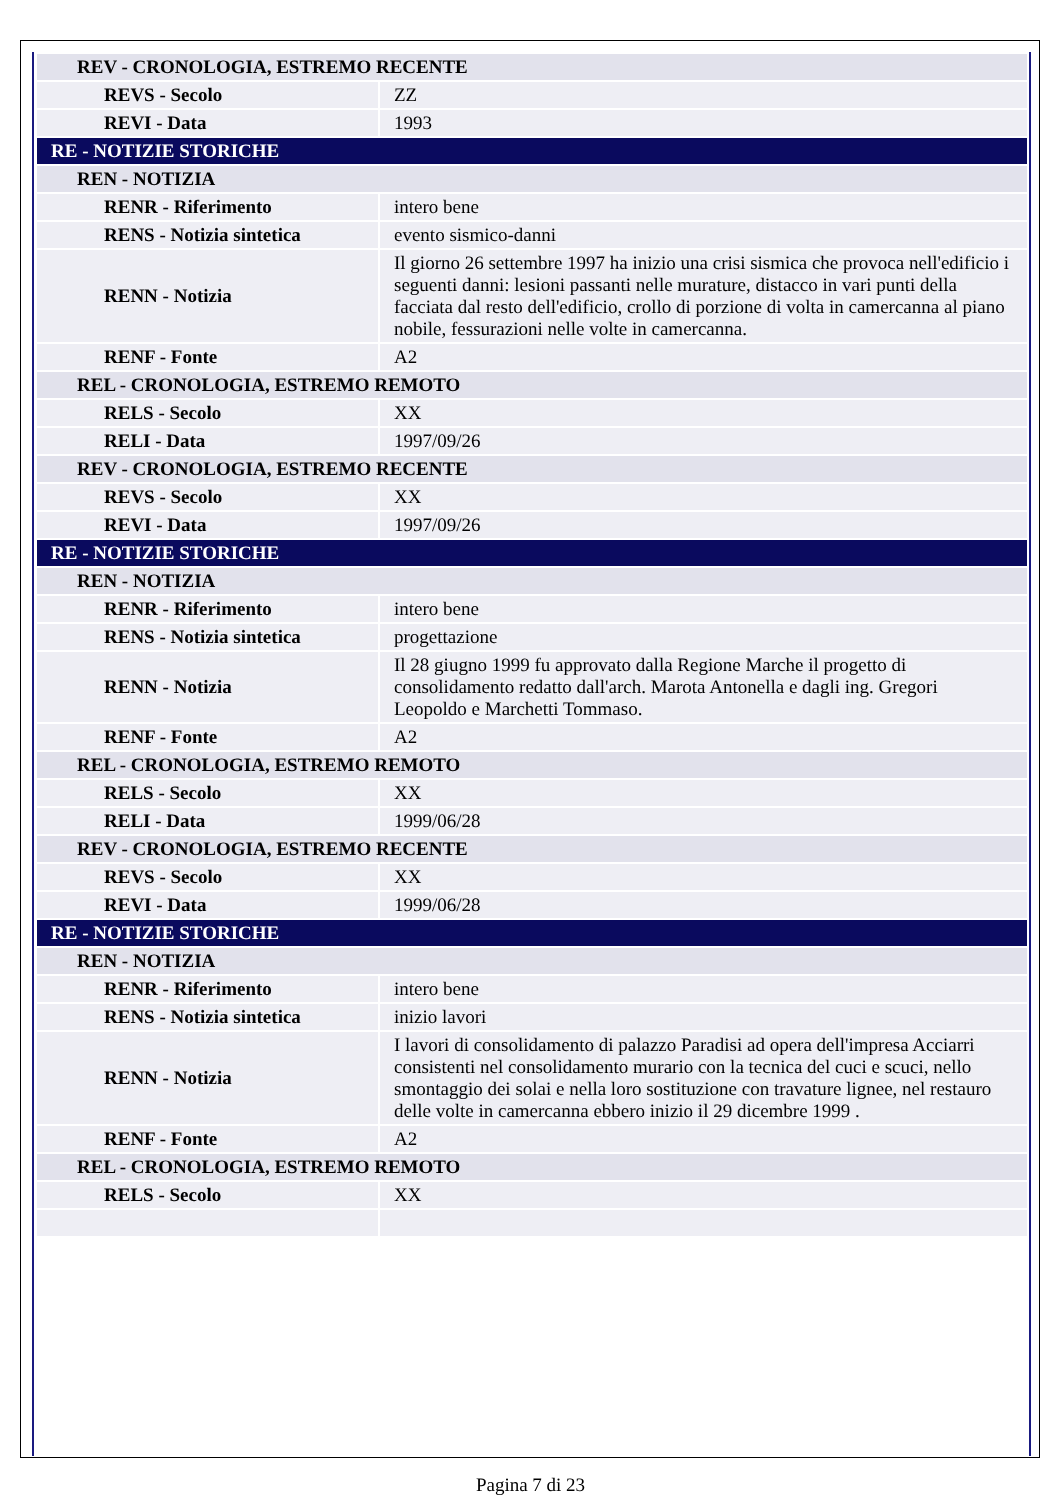| REV - CRONOLOGIA, ESTREMO RECENTE | |
| REVS - Secolo | ZZ |
| REVI - Data | 1993 |
| RE - NOTIZIE STORICHE | |
| REN - NOTIZIA | |
| RENR - Riferimento | intero bene |
| RENS - Notizia sintetica | evento sismico-danni |
| RENN - Notizia | Il giorno 26 settembre 1997 ha inizio una crisi sismica che provoca nell'edificio i seguenti danni: lesioni passanti nelle murature, distacco in vari punti della facciata dal resto dell'edificio, crollo di porzione di volta in camercanna al piano nobile, fessurazioni nelle volte in camercanna. |
| RENF - Fonte | A2 |
| REL - CRONOLOGIA, ESTREMO REMOTO | |
| RELS - Secolo | XX |
| RELI - Data | 1997/09/26 |
| REV - CRONOLOGIA, ESTREMO RECENTE | |
| REVS - Secolo | XX |
| REVI - Data | 1997/09/26 |
| RE - NOTIZIE STORICHE | |
| REN - NOTIZIA | |
| RENR - Riferimento | intero bene |
| RENS - Notizia sintetica | progettazione |
| RENN - Notizia | Il 28 giugno 1999 fu approvato dalla Regione Marche il progetto di consolidamento redatto dall'arch. Marota Antonella e dagli ing. Gregori Leopoldo e Marchetti Tommaso. |
| RENF - Fonte | A2 |
| REL - CRONOLOGIA, ESTREMO REMOTO | |
| RELS - Secolo | XX |
| RELI - Data | 1999/06/28 |
| REV - CRONOLOGIA, ESTREMO RECENTE | |
| REVS - Secolo | XX |
| REVI - Data | 1999/06/28 |
| RE - NOTIZIE STORICHE | |
| REN - NOTIZIA | |
| RENR - Riferimento | intero bene |
| RENS - Notizia sintetica | inizio lavori |
| RENN - Notizia | I lavori di consolidamento di palazzo Paradisi ad opera dell'impresa Acciarri consistenti nel consolidamento murario con la tecnica del cuci e scuci, nello smontaggio dei solai e nella loro sostituzione con travature lignee, nel restauro delle volte in camercanna ebbero inizio il 29 dicembre 1999 . |
| RENF - Fonte | A2 |
| REL - CRONOLOGIA, ESTREMO REMOTO | |
| RELS - Secolo | XX |
Pagina 7 di 23